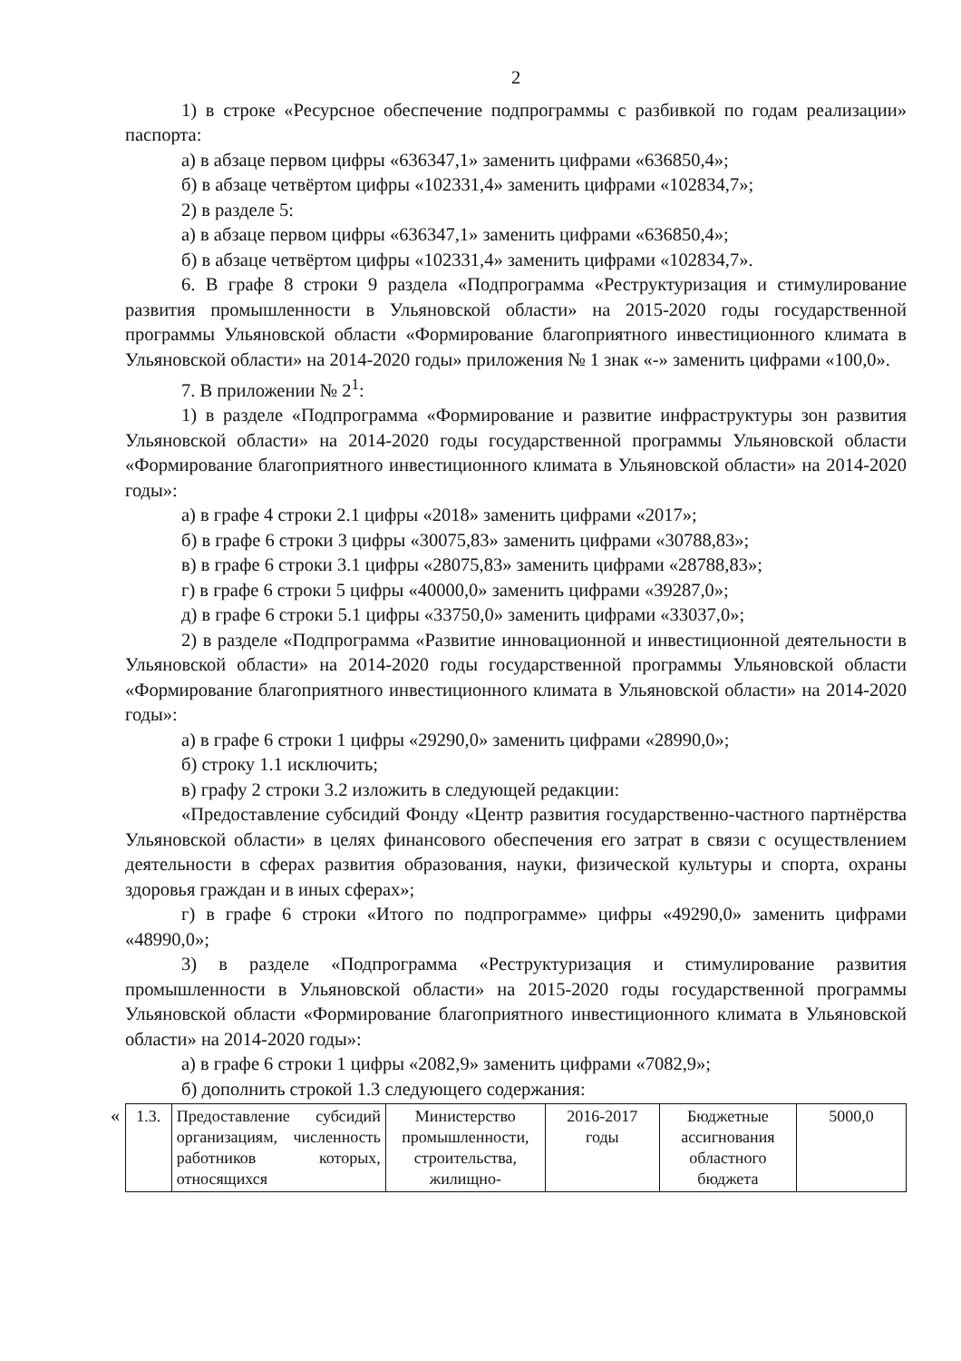2
1) в строке «Ресурсное обеспечение подпрограммы с разбивкой по годам реализации» паспорта:
а) в абзаце первом цифры «636347,1» заменить цифрами «636850,4»;
б) в абзаце четвёртом цифры «102331,4» заменить цифрами «102834,7»;
2) в разделе 5:
а) в абзаце первом цифры «636347,1» заменить цифрами «636850,4»;
б) в абзаце четвёртом цифры «102331,4» заменить цифрами «102834,7».
6. В графе 8 строки 9 раздела «Подпрограмма «Реструктуризация и стимулирование развития промышленности в Ульяновской области» на 2015-2020 годы государственной программы Ульяновской области «Формирование благоприятного инвестиционного климата в Ульяновской области» на 2014-2020 годы» приложения № 1 знак «-» заменить цифрами «100,0».
7. В приложении № 2<sup>1</sup>:
1) в разделе «Подпрограмма «Формирование и развитие инфраструктуры зон развития Ульяновской области» на 2014-2020 годы государственной программы Ульяновской области «Формирование благоприятного инвестиционного климата в Ульяновской области» на 2014-2020 годы»:
а) в графе 4 строки 2.1 цифры «2018» заменить цифрами «2017»;
б) в графе 6 строки 3 цифры «30075,83» заменить цифрами «30788,83»;
в) в графе 6 строки 3.1 цифры «28075,83» заменить цифрами «28788,83»;
г) в графе 6 строки 5 цифры «40000,0» заменить цифрами «39287,0»;
д) в графе 6 строки 5.1 цифры «33750,0» заменить цифрами «33037,0»;
2) в разделе «Подпрограмма «Развитие инновационной и инвестиционной деятельности в Ульяновской области» на 2014-2020 годы государственной программы Ульяновской области «Формирование благоприятного инвестиционного климата в Ульяновской области» на 2014-2020 годы»:
а) в графе 6 строки 1 цифры «29290,0» заменить цифрами «28990,0»;
б) строку 1.1 исключить;
в) графу 2 строки 3.2 изложить в следующей редакции:
«Предоставление субсидий Фонду «Центр развития государственно-частного партнёрства Ульяновской области» в целях финансового обеспечения его затрат в связи с осуществлением деятельности в сферах развития образования, науки, физической культуры и спорта, охраны здоровья граждан и в иных сферах»;
г) в графе 6 строки «Итого по подпрограмме» цифры «49290,0» заменить цифрами «48990,0»;
3) в разделе «Подпрограмма «Реструктуризация и стимулирование развития промышленности в Ульяновской области» на 2015-2020 годы государственной программы Ульяновской области «Формирование благоприятного инвестиционного климата в Ульяновской области» на 2014-2020 годы»:
а) в графе 6 строки 1 цифры «2082,9» заменить цифрами «7082,9»;
б) дополнить строкой 1.3 следующего содержания:
«
| 1.3. | Предоставление субсидий организациям, численность работников которых, относящихся | Министерство промышленности, строительства, жилищно- | 2016-2017 годы | Бюджетные ассигнования областного бюджета | 5000,0 |